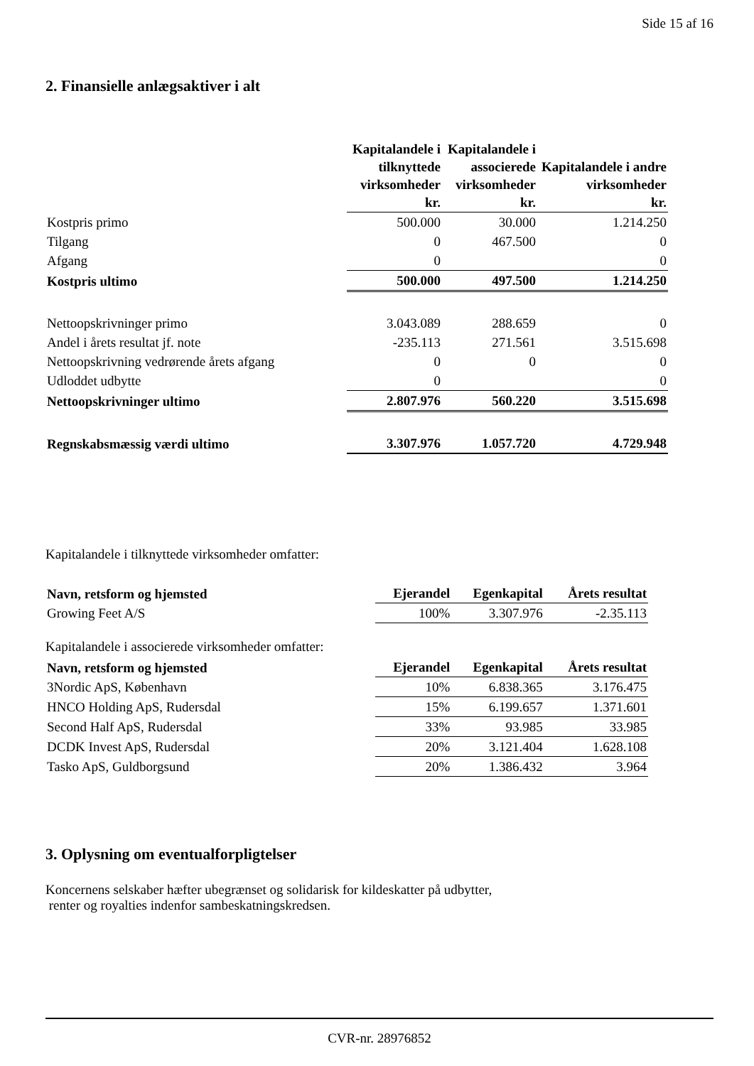Side 15 af 16
2. Finansielle anlægsaktiver i alt
| | Kapitalandele i tilknyttede virksomheder kr. | Kapitalandele i associerede virksomheder kr. | Kapitalandele i andre virksomheder kr. |
| --- | --- | --- | --- |
| Kostpris primo | 500.000 | 30.000 | 1.214.250 |
| Tilgang | 0 | 467.500 | 0 |
| Afgang | 0 | | 0 |
| Kostpris ultimo | 500.000 | 497.500 | 1.214.250 |
| Nettoopskrivninger primo | 3.043.089 | 288.659 | 0 |
| Andel i årets resultat jf. note | -235.113 | 271.561 | 3.515.698 |
| Nettoopskrivning vedrørende årets afgang | 0 | 0 | 0 |
| Udloddet udbytte | 0 | | 0 |
| Nettoopskrivninger ultimo | 2.807.976 | 560.220 | 3.515.698 |
| Regnskabsmæssig værdi ultimo | 3.307.976 | 1.057.720 | 4.729.948 |
Kapitalandele i tilknyttede virksomheder omfatter:
| Navn, retsform og hjemsted | Ejerandel | Egenkapital | Årets resultat |
| --- | --- | --- | --- |
| Growing Feet A/S | 100% | 3.307.976 | -2.35.113 |
Kapitalandele i associerede virksomheder omfatter:
| Navn, retsform og hjemsted | Ejerandel | Egenkapital | Årets resultat |
| --- | --- | --- | --- |
| 3Nordic ApS, København | 10% | 6.838.365 | 3.176.475 |
| HNCO Holding ApS, Rudersdal | 15% | 6.199.657 | 1.371.601 |
| Second Half ApS, Rudersdal | 33% | 93.985 | 33.985 |
| DCDK Invest ApS, Rudersdal | 20% | 3.121.404 | 1.628.108 |
| Tasko ApS, Guldborgsund | 20% | 1.386.432 | 3.964 |
3. Oplysning om eventualforpligtelser
Koncernens selskaber hæfter ubegrænset og solidarisk for kildeskatter på udbytter,
renter og royalties indenfor sambeskatningskredsen.
CVR-nr. 28976852